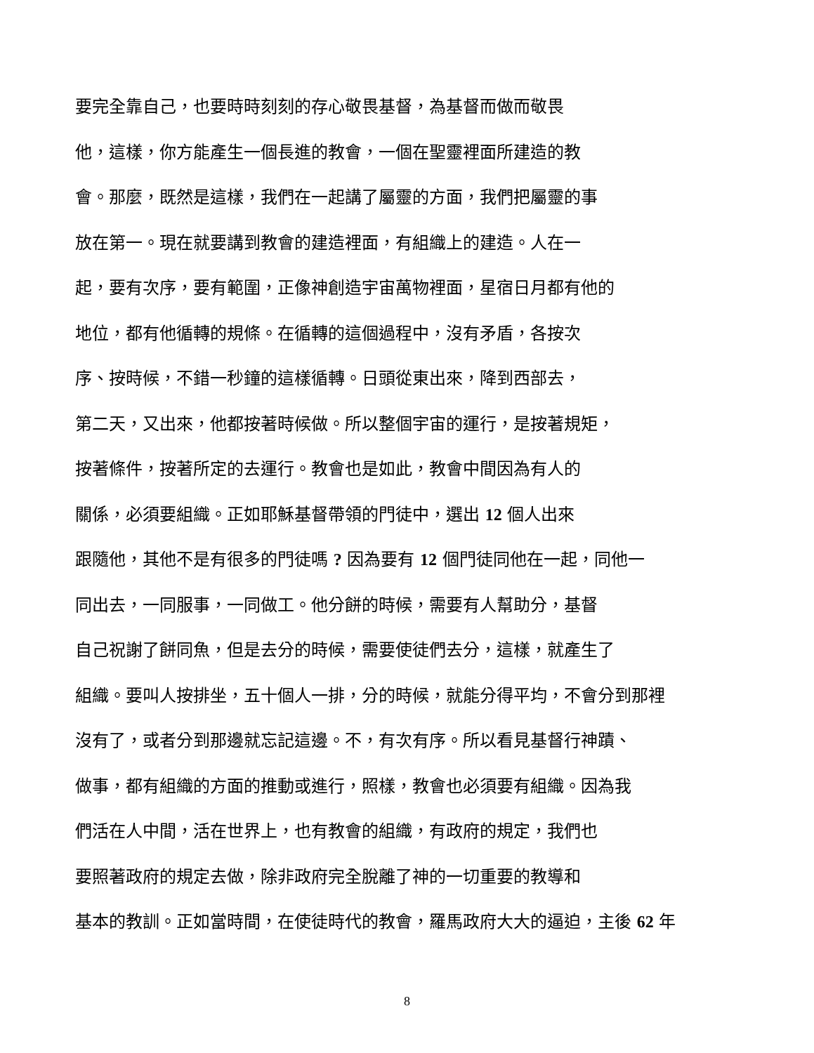要完全靠自己，也要時時刻刻的存心敬畏基督，為基督而做而敬畏
他，這樣，你方能產生一個長進的教會，一個在聖靈裡面所建造的教
會。那麼，既然是這樣，我們在一起講了屬靈的方面，我們把屬靈的事
放在第一。現在就要講到教會的建造裡面，有組織上的建造。人在一
起，要有次序，要有範圍，正像神創造宇宙萬物裡面，星宿日月都有他的
地位，都有他循轉的規條。在循轉的這個過程中，沒有矛盾，各按次
序、按時候，不錯一秒鐘的這樣循轉。日頭從東出來，降到西部去，
第二天，又出來，他都按著時候做。所以整個宇宙的運行，是按著規矩，
按著條件，按著所定的去運行。教會也是如此，教會中間因為有人的
關係，必須要組織。正如耶穌基督帶領的門徒中，選出 12 個人出來
跟隨他，其他不是有很多的門徒嗎 ? 因為要有 12 個門徒同他在一起，同他一
同出去，一同服事，一同做工。他分餅的時候，需要有人幫助分，基督
自己祝謝了餅同魚，但是去分的時候，需要使徒們去分，這樣，就產生了
組織。要叫人按排坐，五十個人一排，分的時候，就能分得平均，不會分到那裡
沒有了，或者分到那邊就忘記這邊。不，有次有序。所以看見基督行神蹟、
做事，都有組織的方面的推動或進行，照樣，教會也必須要有組織。因為我
們活在人中間，活在世界上，也有教會的組織，有政府的規定，我們也
要照著政府的規定去做，除非政府完全脫離了神的一切重要的教導和
基本的教訓。正如當時間，在使徒時代的教會，羅馬政府大大的逼迫，主後 62 年
8